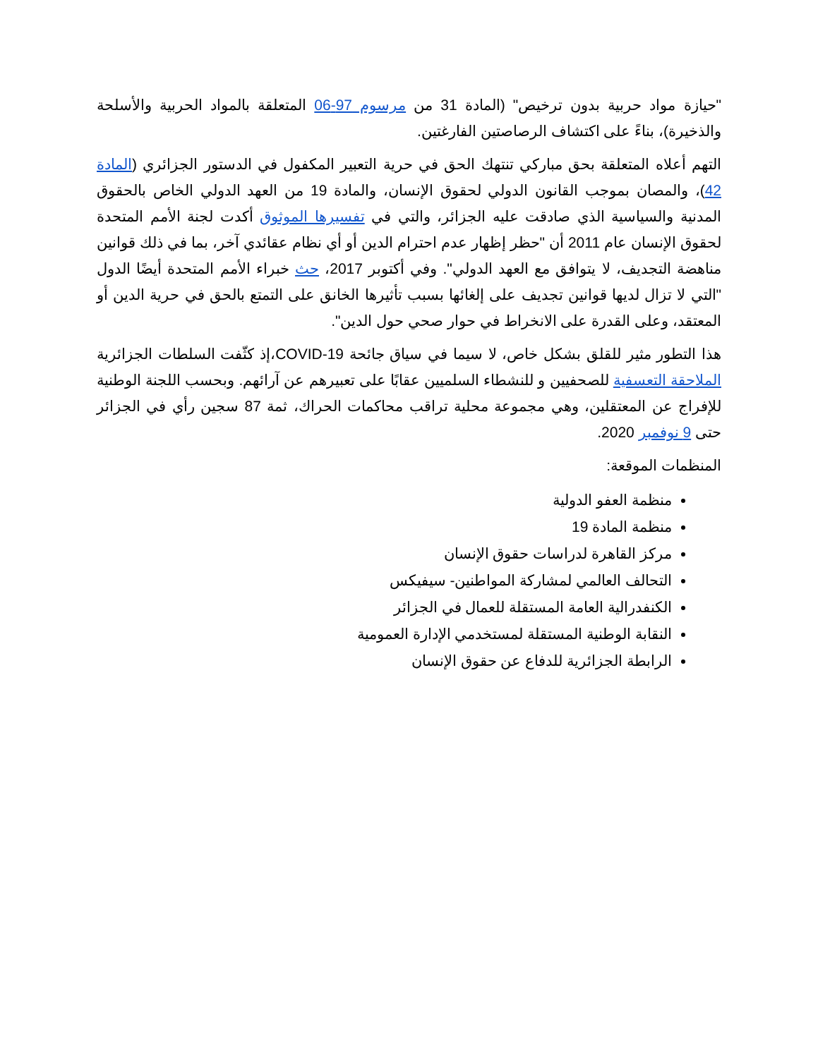"حيازة مواد حربية بدون ترخيص" (المادة 31 من مرسوم 97-06 المتعلقة بالمواد الحربية والأسلحة والذخيرة)، بناءً على اكتشاف الرصاصتين الفارغتين.
التهم أعلاه المتعلقة بحق مباركي تنتهك الحق في حرية التعبير المكفول في الدستور الجزائري (المادة 42)، والمصان بموجب القانون الدولي لحقوق الإنسان، والمادة 19 من العهد الدولي الخاص بالحقوق المدنية والسياسية الذي صادقت عليه الجزائر، والتي في تفسيرها الموثوق أكدت لجنة الأمم المتحدة لحقوق الإنسان عام 2011 أن "حظر إظهار عدم احترام الدين أو أي نظام عقائدي آخر، بما في ذلك قوانين مناهضة التجديف، لا يتوافق مع العهد الدولي". وفي أكتوبر 2017، حث خبراء الأمم المتحدة أيضًا الدول "التي لا تزال لديها قوانين تجديف على إلغائها بسبب تأثيرها الخانق على التمتع بالحق في حرية الدين أو المعتقد، وعلى القدرة على الانخراط في حوار صحي حول الدين".
هذا التطور مثير للقلق بشكل خاص، لا سيما في سياق جائحة COVID-19،إذ كثّفت السلطات الجزائرية الملاحقة التعسفية للصحفيين و للنشطاء السلميين عقابًا على تعبيرهم عن آرائهم. وبحسب اللجنة الوطنية للإفراج عن المعتقلين، وهي مجموعة محلية تراقب محاكمات الحراك، ثمة 87 سجين رأي في الجزائر حتى 9 نوفمبر 2020.
المنظمات الموقعة:
منظمة العفو الدولية
منظمة المادة 19
مركز القاهرة لدراسات حقوق الإنسان
التحالف العالمي لمشاركة المواطنين- سيفيكس
الكنفدرالية العامة المستقلة للعمال في الجزائر
النقابة الوطنية المستقلة لمستخدمي الإدارة العمومية
الرابطة الجزائرية للدفاع عن حقوق الإنسان